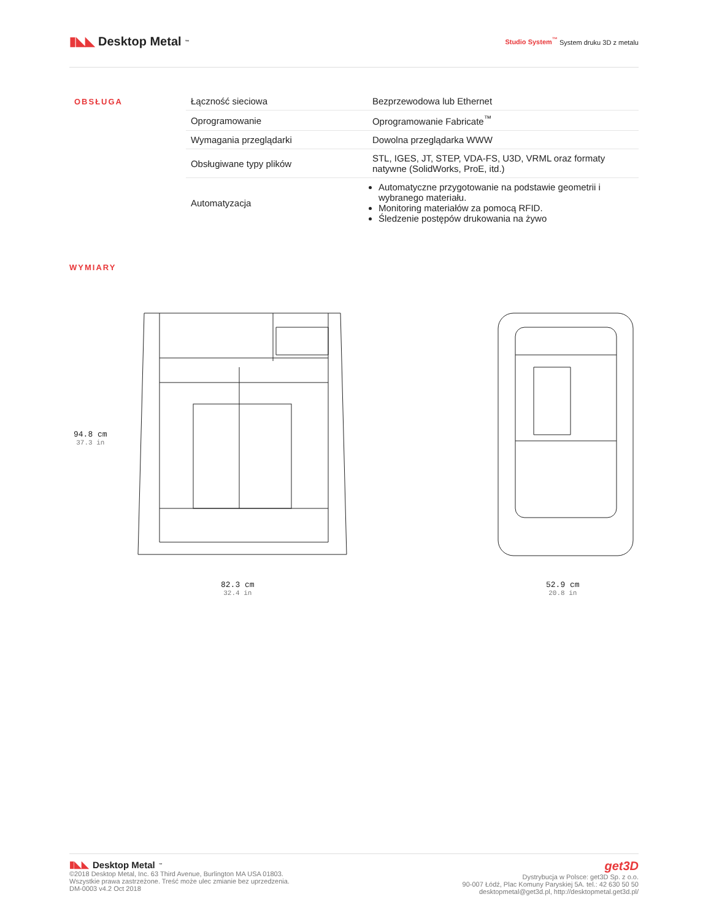▮◣◣ Desktop Metal<sup>™</sup>
Studio System<sup>™</sup> System druku 3D z metalu
OBSŁUGA
| Łączność sieciowa | Bezprzewodowa lub Ethernet |
| Oprogramowanie | Oprogramowanie Fabricate<sup>™</sup> |
| Wymagania przeglądarki | Dowolna przeglądarka WWW |
| Obsługiwane typy plików | STL, IGES, JT, STEP, VDA-FS, U3D, VRML oraz formaty natywne (SolidWorks, ProE, itd.) |
| Automatyzacja | Automatyczne przygotowanie na podstawie geometrii i wybranego materiału. Monitoring materiałów za pomocą RFID. Śledzenie postępów drukowania na żywo |
WYMIARY
94.8 cm
37.3 in
82.3 cm
32.4 in
52.9 cm
20.8 in
▮◣◣ Desktop Metal<sup>™</sup>
©2018 Desktop Metal, Inc. 63 Third Avenue, Burlington MA USA 01803.
Wszystkie prawa zastrzeżone. Treść może ulec zmianie bez uprzedzenia.
DM-0003 v4.2 Oct 2018
get3D
Dystrybucja w Polsce: get3D Sp. z o.o.
90-007 Łódź, Plac Komuny Paryskiej 5A. tel.: 42 630 50 50
desktopmetal@get3d.pl, http://desktopmetal.get3d.pl/